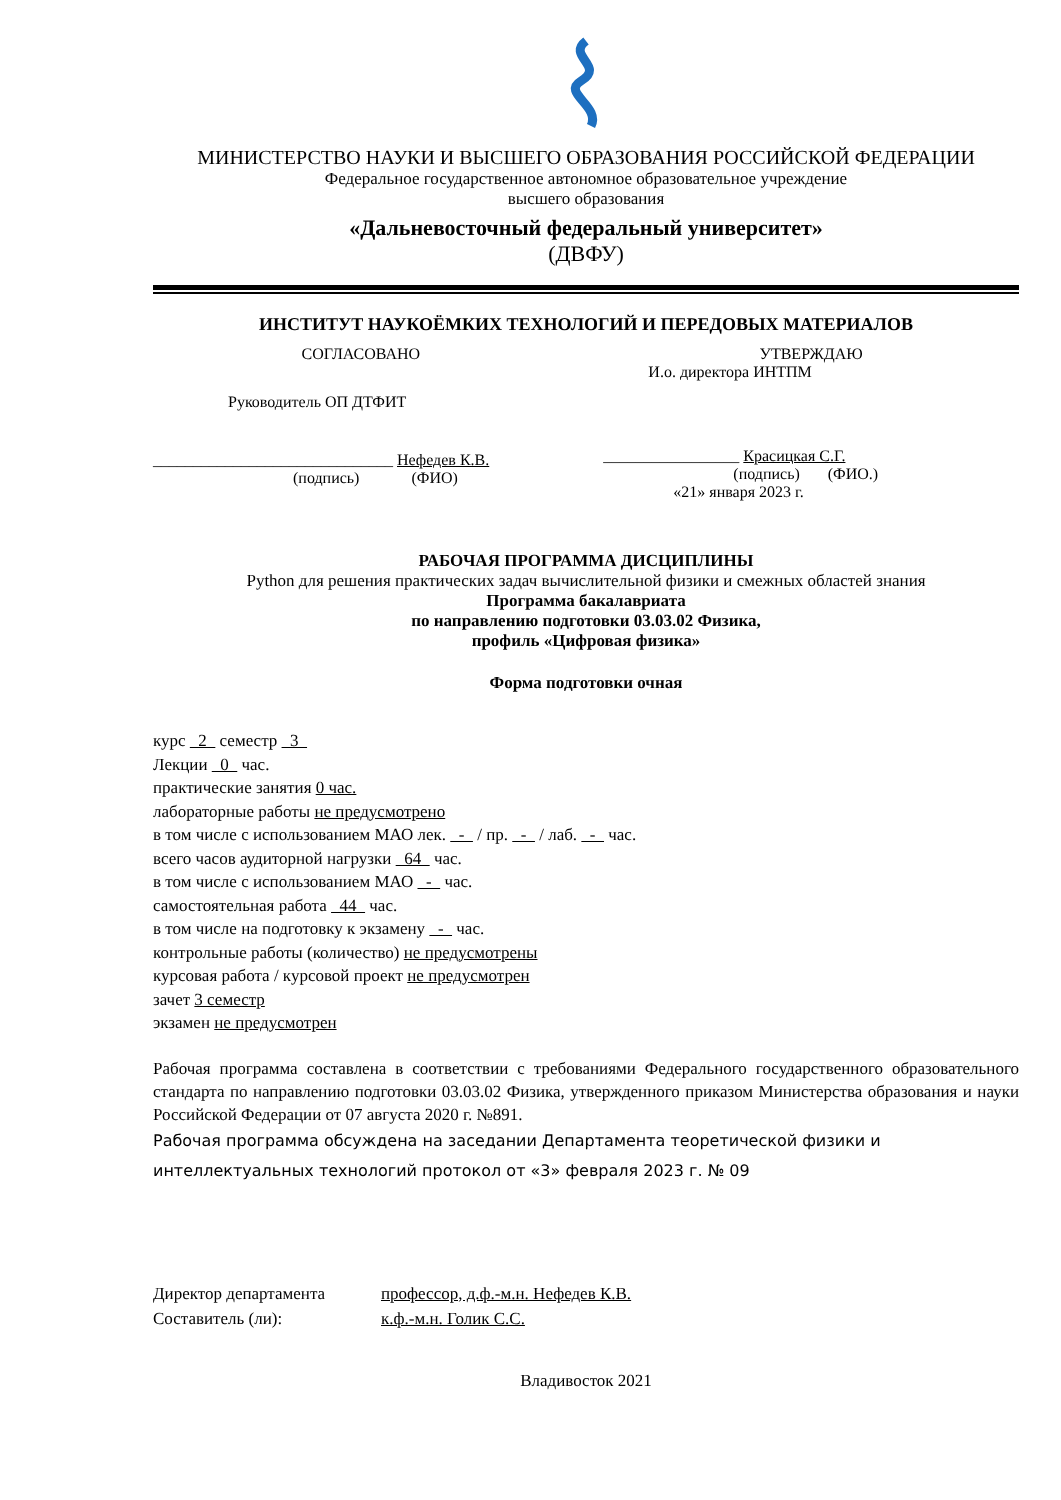МИНИСТЕРСТВО НАУКИ И ВЫСШЕГО ОБРАЗОВАНИЯ РОССИЙСКОЙ ФЕДЕРАЦИИ
Федеральное государственное автономное образовательное учреждение
высшего образования
«Дальневосточный федеральный университет»
(ДВФУ)
ИНСТИТУТ НАУКОЁМКИХ ТЕХНОЛОГИЙ И ПЕРЕДОВЫХ МАТЕРИАЛОВ
СОГЛАСОВАНО
Руководитель ОП ДТФИТ
______________________________ Нефедев К.В.
(подпись) (ФИО)
УТВЕРЖДАЮ
И.о. директора ИНТПМ
_________________ Красицкая С.Г.
(подпись) (ФИО.)
«21» января 2023 г.
РАБОЧАЯ ПРОГРАММА ДИСЦИПЛИНЫ
Python для решения практических задач вычислительной физики и смежных областей знания
Программа бакалавриата
по направлению подготовки 03.03.02 Физика,
профиль «Цифровая физика»
Форма подготовки очная
курс 2 семестр 3
Лекции 0 час.
практические занятия 0 час.
лабораторные работы не предусмотрено
в том числе с использованием МАО лек. - / пр. - / лаб. - час.
всего часов аудиторной нагрузки 64 час.
в том числе с использованием МАО - час.
самостоятельная работа 44 час.
в том числе на подготовку к экзамену - час.
контрольные работы (количество) не предусмотрены
курсовая работа / курсовой проект не предусмотрен
зачет 3 семестр
экзамен не предусмотрен
Рабочая программа составлена в соответствии с требованиями Федерального государственного образовательного стандарта по направлению подготовки 03.03.02 Физика, утвержденного приказом Министерства образования и науки Российской Федерации от 07 августа 2020 г. №891.
Рабочая программа обсуждена на заседании Департамента теоретической физики и интеллектуальных технологий протокол от «3» февраля 2023 г. № 09
Директор департамента профессор, д.ф.-м.н. Нефедев К.В. Составитель (ли): к.ф.-м.н. Голик С.С.
Владивосток 2021